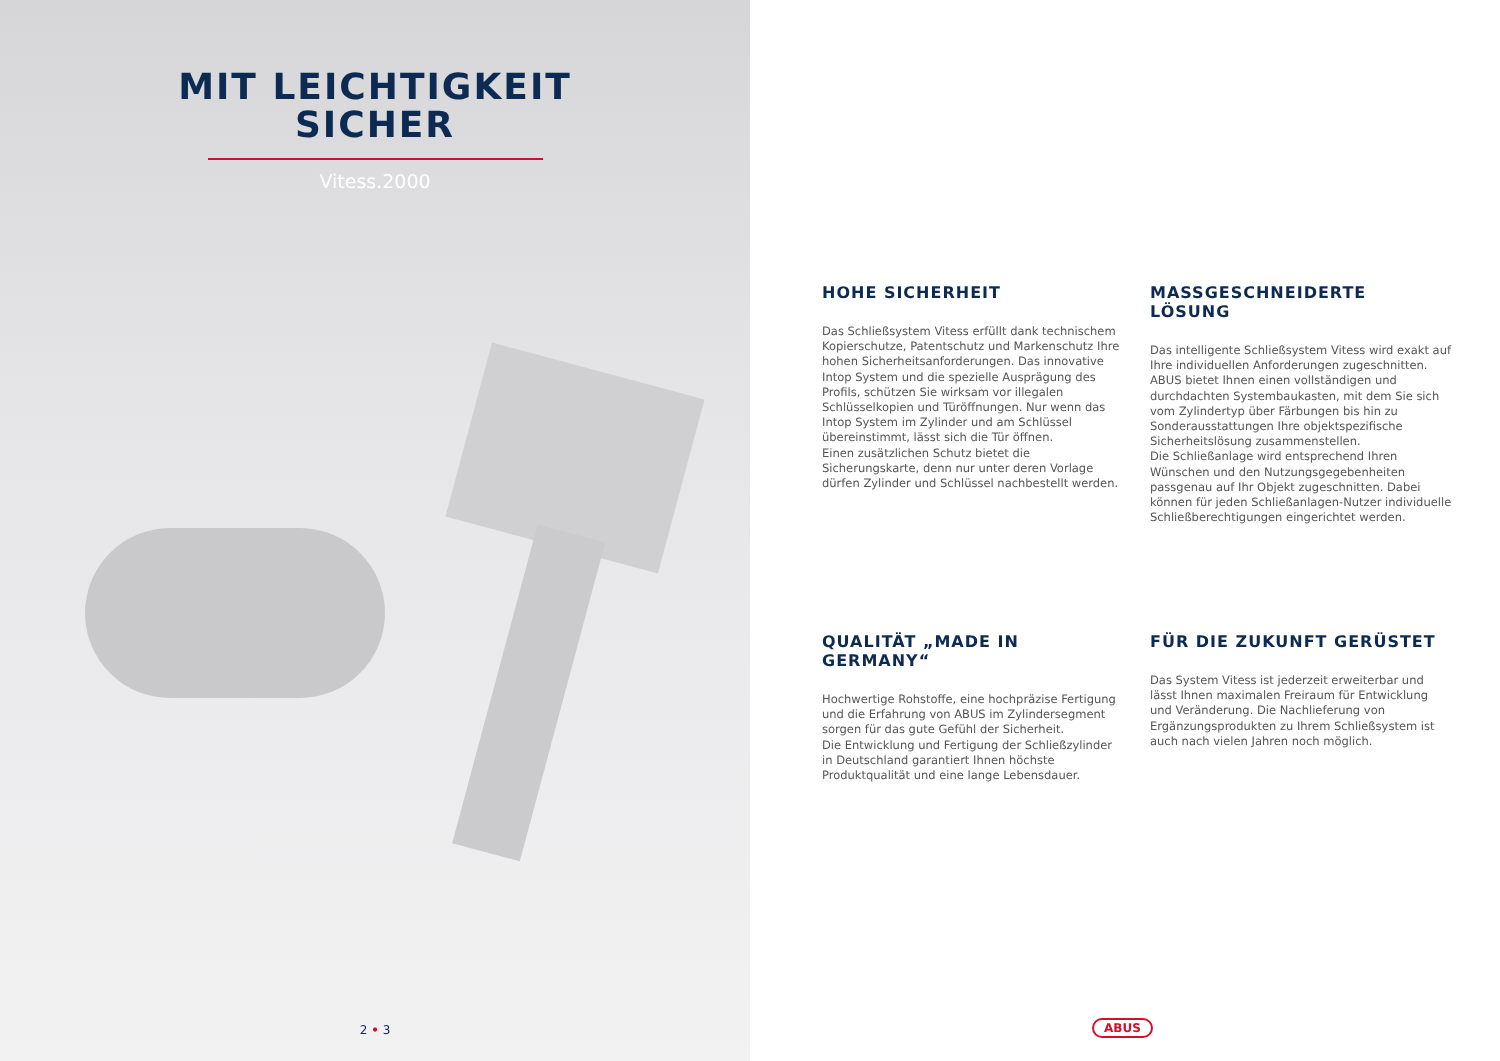MIT LEICHTIGKEIT
SICHER
Vitess.2000
2 • 3
HOHE SICHERHEIT
Das Schließsystem Vitess erfüllt dank technischem Kopierschutze, Patentschutz und Markenschutz Ihre hohen Sicherheitsanforderungen. Das innovative Intop System und die spezielle Ausprägung des Profils, schützen Sie wirksam vor illegalen Schlüsselkopien und Türöffnungen. Nur wenn das Intop System im Zylinder und am Schlüssel übereinstimmt, lässt sich die Tür öffnen.
Einen zusätzlichen Schutz bietet die Sicherungskarte, denn nur unter deren Vorlage dürfen Zylinder und Schlüssel nachbestellt werden.
MASSGESCHNEIDERTE LÖSUNG
Das intelligente Schließsystem Vitess wird exakt auf Ihre individuellen Anforderungen zugeschnitten. ABUS bietet Ihnen einen vollständigen und durchdachten Systembaukasten, mit dem Sie sich vom Zylindertyp über Färbungen bis hin zu Sonderausstattungen Ihre objektspezifische Sicherheitslösung zusammenstellen.
Die Schließanlage wird entsprechend Ihren Wünschen und den Nutzungsgegebenheiten passgenau auf Ihr Objekt zugeschnitten. Dabei können für jeden Schließanlagen-Nutzer individuelle Schließberechtigungen eingerichtet werden.
QUALITÄT „MADE IN GERMANY“
Hochwertige Rohstoffe, eine hochpräzise Fertigung und die Erfahrung von ABUS im Zylindersegment sorgen für das gute Gefühl der Sicherheit.
Die Entwicklung und Fertigung der Schließzylinder in Deutschland garantiert Ihnen höchste Produktqualität und eine lange Lebensdauer.
FÜR DIE ZUKUNFT GERÜSTET
Das System Vitess ist jederzeit erweiterbar und lässt Ihnen maximalen Freiraum für Entwicklung und Veränderung. Die Nachlieferung von Ergänzungsprodukten zu Ihrem Schließsystem ist auch nach vielen Jahren noch möglich.
ABUS